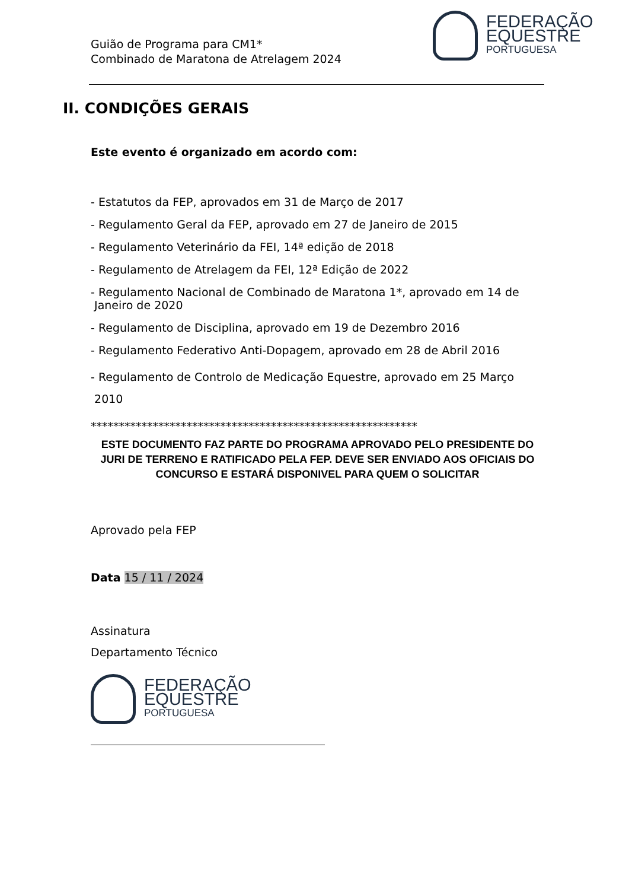Guião de Programa para CM1*
Combinado de Maratona de Atrelagem 2024
FEDERAÇÃO
EQUESTRE
PORTUGUESA
II. CONDIÇÕES GERAIS
Este evento é organizado em acordo com:
- Estatutos da FEP, aprovados em 31 de Março de 2017
- Regulamento Geral da FEP, aprovado em 27 de Janeiro de 2015
- Regulamento Veterinário da FEI, 14ª edição de 2018
- Regulamento de Atrelagem da FEI, 12ª Edição de 2022
- Regulamento Nacional de Combinado de Maratona 1*, aprovado em 14 de
Janeiro de 2020
- Regulamento de Disciplina, aprovado em 19 de Dezembro 2016
- Regulamento Federativo Anti-Dopagem, aprovado em 28 de Abril 2016
- Regulamento de Controlo de Medicação Equestre, aprovado em 25 Março
2010
**********************************************************
ESTE DOCUMENTO FAZ PARTE DO PROGRAMA APROVADO PELO PRESIDENTE DO JURI DE TERRENO E RATIFICADO PELA FEP. DEVE SER ENVIADO AOS OFICIAIS DO CONCURSO E ESTARÁ DISPONIVEL PARA QUEM O SOLICITAR
Aprovado pela FEP
Data 15 / 11 / 2024
Assinatura
Departamento Técnico
FEDERAÇÃO
EQUESTRE
PORTUGUESA